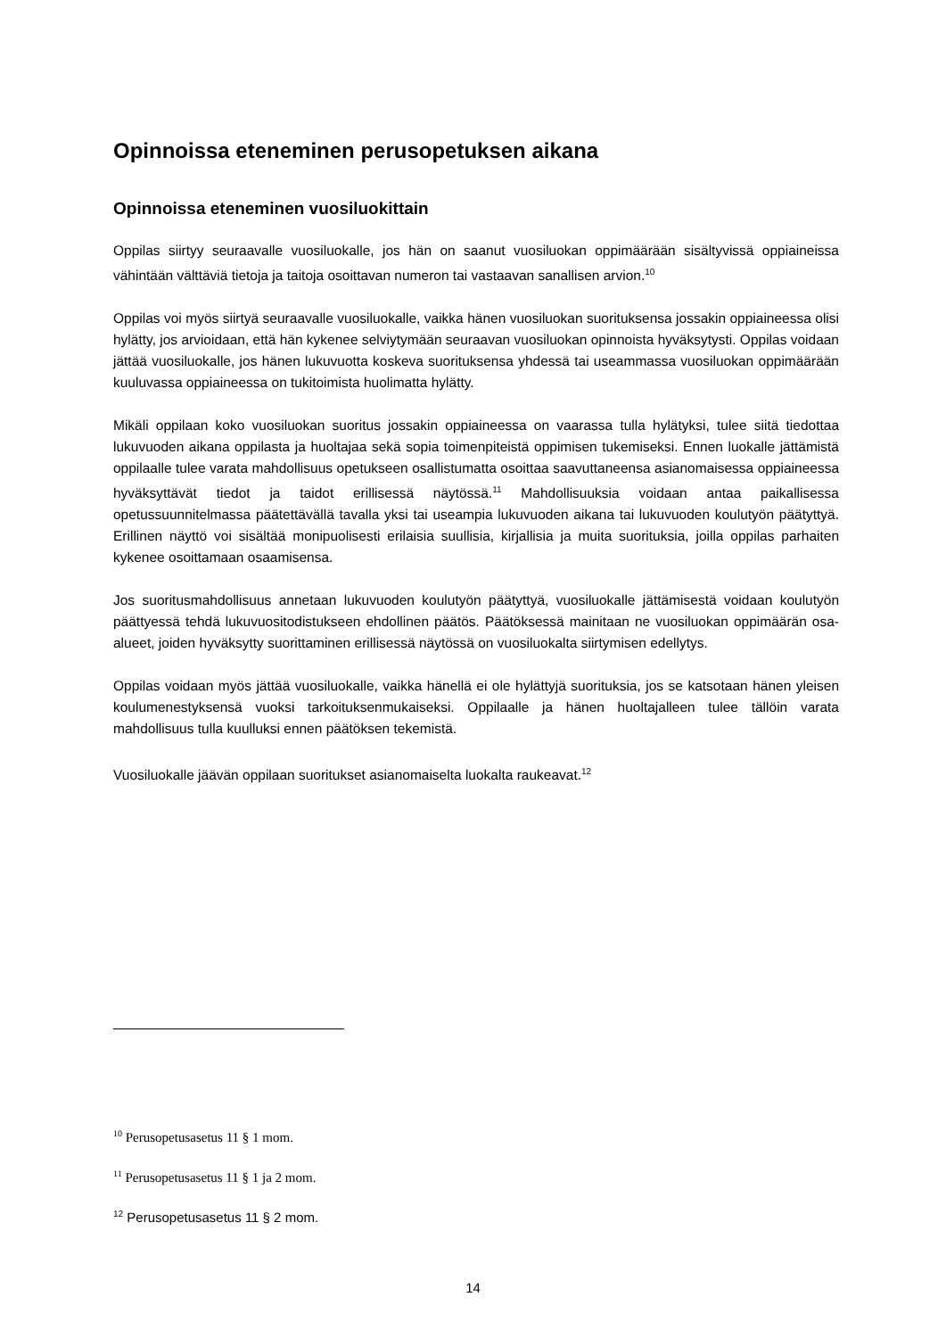Opinnoissa eteneminen perusopetuksen aikana
Opinnoissa eteneminen vuosiluokittain
Oppilas siirtyy seuraavalle vuosiluokalle, jos hän on saanut vuosiluokan oppimäärään sisältyvissä oppiaineissa vähintään välttäviä tietoja ja taitoja osoittavan numeron tai vastaavan sanallisen arvion.<sup>10</sup>
Oppilas voi myös siirtyä seuraavalle vuosiluokalle, vaikka hänen vuosiluokan suorituksensa jossakin oppiaineessa olisi hylätty, jos arvioidaan, että hän kykenee selviytymään seuraavan vuosiluokan opinnoista hyväksytysti. Oppilas voidaan jättää vuosiluokalle, jos hänen lukuvuotta koskeva suorituksensa yhdessä tai useammassa vuosiluokan oppimäärään kuuluvassa oppiaineessa on tukitoimista huolimatta hylätty.
Mikäli oppilaan koko vuosiluokan suoritus jossakin oppiaineessa on vaarassa tulla hylätyksi, tulee siitä tiedottaa lukuvuoden aikana oppilasta ja huoltajaa sekä sopia toimenpiteistä oppimisen tukemiseksi. Ennen luokalle jättämistä oppilaalle tulee varata mahdollisuus opetukseen osallistumatta osoittaa saavuttaneensa asianomaisessa oppiaineessa hyväksyttävät tiedot ja taidot erillisessä näytössä.<sup>11</sup> Mahdollisuuksia voidaan antaa paikallisessa opetussuunnitelmassa päätettävällä tavalla yksi tai useampia lukuvuoden aikana tai lukuvuoden koulutyön päätyttyä. Erillinen näyttö voi sisältää monipuolisesti erilaisia suullisia, kirjallisia ja muita suorituksia, joilla oppilas parhaiten kykenee osoittamaan osaamisensa.
Jos suoritusmahdollisuus annetaan lukuvuoden koulutyön päätyttyä, vuosiluokalle jättämisestä voidaan koulutyön päättyessä tehdä lukuvuositodistukseen ehdollinen päätös. Päätöksessä mainitaan ne vuosiluokan oppimäärän osa-alueet, joiden hyväksytty suorittaminen erillisessä näytössä on vuosiluokalta siirtymisen edellytys.
Oppilas voidaan myös jättää vuosiluokalle, vaikka hänellä ei ole hylättyjä suorituksia, jos se katsotaan hänen yleisen koulumenestyksensä vuoksi tarkoituksenmukaiseksi. Oppilaalle ja hänen huoltajalleen tulee tällöin varata mahdollisuus tulla kuulluksi ennen päätöksen tekemistä.
Vuosiluokalle jäävän oppilaan suoritukset asianomaiselta luokalta raukeavat.<sup>12</sup>
<sup>10</sup> Perusopetusasetus 11 § 1 mom.
<sup>11</sup> Perusopetusasetus 11 § 1 ja 2 mom.
<sup>12</sup> Perusopetusasetus 11 § 2 mom.
14